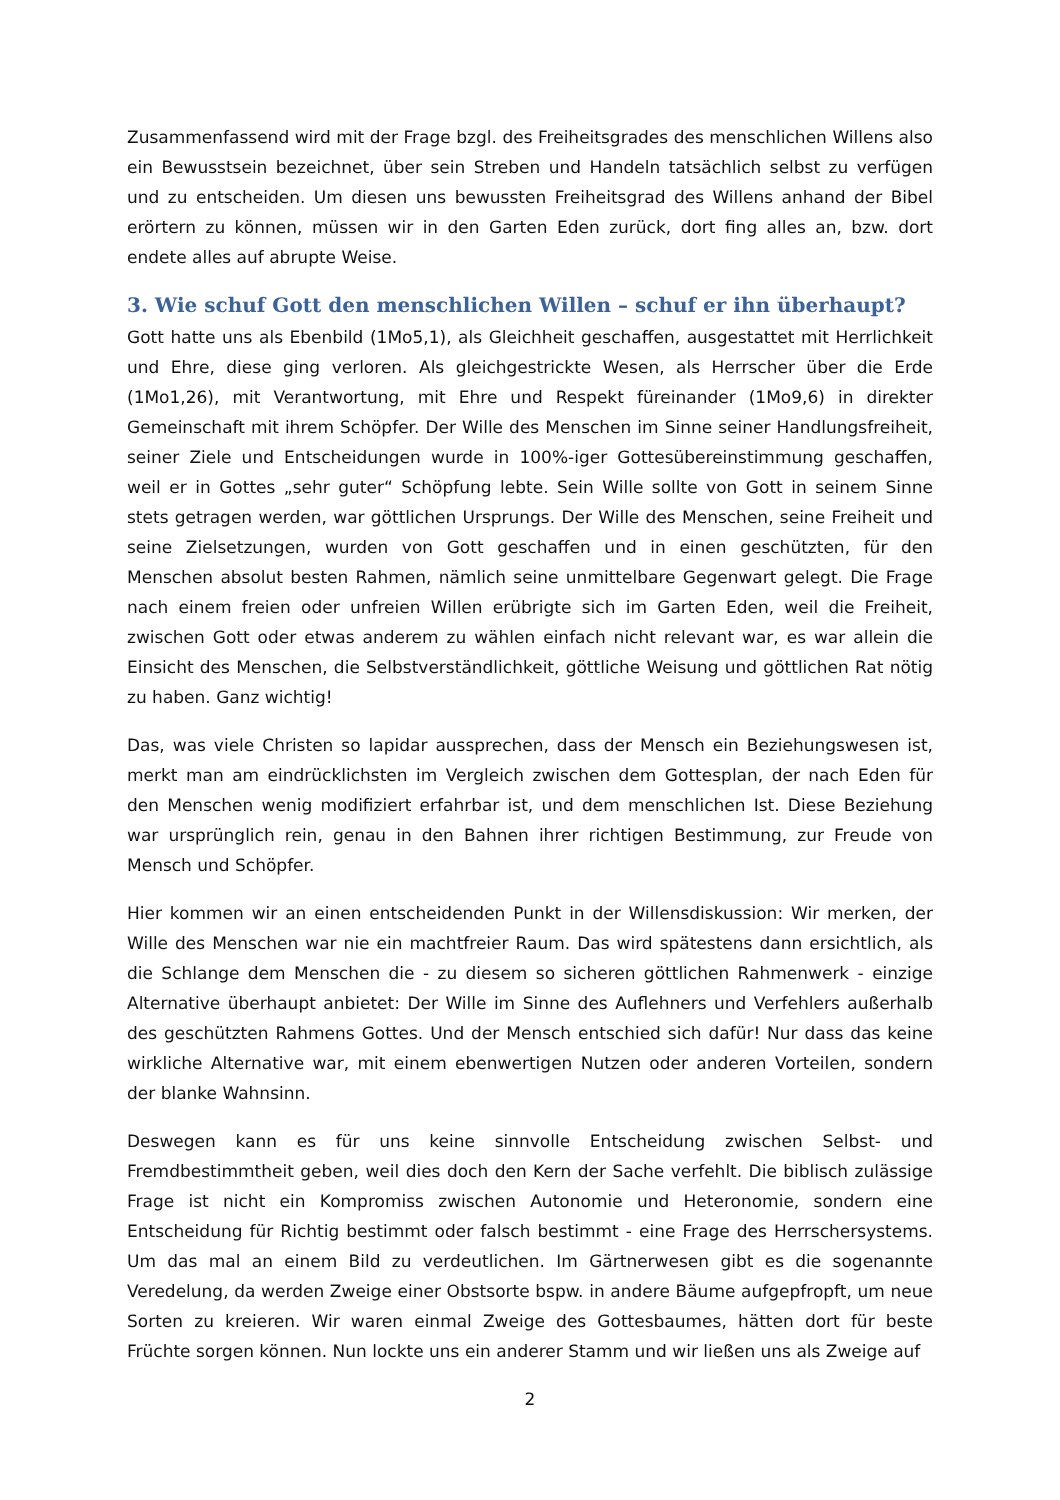Zusammenfassend wird mit der Frage bzgl. des Freiheitsgrades des menschlichen Willens also ein Bewusstsein bezeichnet, über sein Streben und Handeln tatsächlich selbst zu verfügen und zu entscheiden. Um diesen uns bewussten Freiheitsgrad des Willens anhand der Bibel erörtern zu können, müssen wir in den Garten Eden zurück, dort fing alles an, bzw. dort endete alles auf abrupte Weise.
3. Wie schuf Gott den menschlichen Willen – schuf er ihn überhaupt?
Gott hatte uns als Ebenbild (1Mo5,1), als Gleichheit geschaffen, ausgestattet mit Herrlichkeit und Ehre, diese ging verloren. Als gleichgestrickte Wesen, als Herrscher über die Erde (1Mo1,26), mit Verantwortung, mit Ehre und Respekt füreinander (1Mo9,6) in direkter Gemeinschaft mit ihrem Schöpfer. Der Wille des Menschen im Sinne seiner Handlungsfreiheit, seiner Ziele und Entscheidungen wurde in 100%-iger Gottesübereinstimmung geschaffen, weil er in Gottes „sehr guter“ Schöpfung lebte. Sein Wille sollte von Gott in seinem Sinne stets getragen werden, war göttlichen Ursprungs. Der Wille des Menschen, seine Freiheit und seine Zielsetzungen, wurden von Gott geschaffen und in einen geschützten, für den Menschen absolut besten Rahmen, nämlich seine unmittelbare Gegenwart gelegt. Die Frage nach einem freien oder unfreien Willen erübrigte sich im Garten Eden, weil die Freiheit, zwischen Gott oder etwas anderem zu wählen einfach nicht relevant war, es war allein die Einsicht des Menschen, die Selbstverständlichkeit, göttliche Weisung und göttlichen Rat nötig zu haben. Ganz wichtig!
Das, was viele Christen so lapidar aussprechen, dass der Mensch ein Beziehungswesen ist, merkt man am eindrücklichsten im Vergleich zwischen dem Gottesplan, der nach Eden für den Menschen wenig modifiziert erfahrbar ist, und dem menschlichen Ist. Diese Beziehung war ursprünglich rein, genau in den Bahnen ihrer richtigen Bestimmung, zur Freude von Mensch und Schöpfer.
Hier kommen wir an einen entscheidenden Punkt in der Willensdiskussion: Wir merken, der Wille des Menschen war nie ein machtfreier Raum. Das wird spätestens dann ersichtlich, als die Schlange dem Menschen die - zu diesem so sicheren göttlichen Rahmenwerk - einzige Alternative überhaupt anbietet: Der Wille im Sinne des Auflehners und Verfehlers außerhalb des geschützten Rahmens Gottes. Und der Mensch entschied sich dafür! Nur dass das keine wirkliche Alternative war, mit einem ebenwertigen Nutzen oder anderen Vorteilen, sondern der blanke Wahnsinn.
Deswegen kann es für uns keine sinnvolle Entscheidung zwischen Selbst- und Fremdbestimmtheit geben, weil dies doch den Kern der Sache verfehlt. Die biblisch zulässige Frage ist nicht ein Kompromiss zwischen Autonomie und Heteronomie, sondern eine Entscheidung für Richtig bestimmt oder falsch bestimmt - eine Frage des Herrschersystems. Um das mal an einem Bild zu verdeutlichen. Im Gärtnerwesen gibt es die sogenannte Veredelung, da werden Zweige einer Obstsorte bspw. in andere Bäume aufgepfropft, um neue Sorten zu kreieren. Wir waren einmal Zweige des Gottesbaumes, hätten dort für beste Früchte sorgen können. Nun lockte uns ein anderer Stamm und wir ließen uns als Zweige auf
2